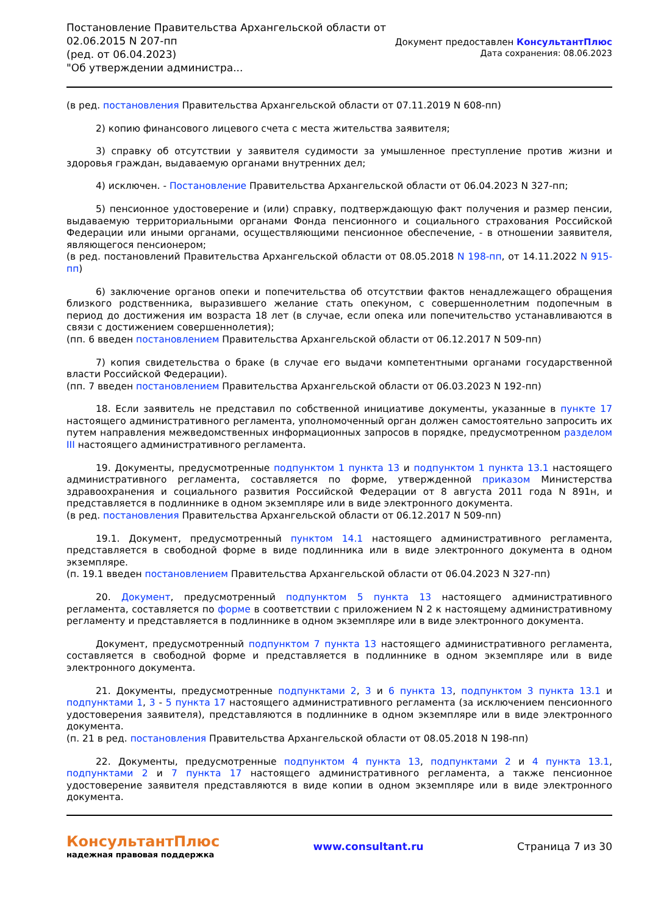Постановление Правительства Архангельской области от
02.06.2015 N 207-пп
(ред. от 06.04.2023)
"Об утверждении администра...
Документ предоставлен КонсультантПлюс
Дата сохранения: 08.06.2023
(в ред. постановления Правительства Архангельской области от 07.11.2019 N 608-пп)
2) копию финансового лицевого счета с места жительства заявителя;
3) справку об отсутствии у заявителя судимости за умышленное преступление против жизни и здоровья граждан, выдаваемую органами внутренних дел;
4) исключен. - Постановление Правительства Архангельской области от 06.04.2023 N 327-пп;
5) пенсионное удостоверение и (или) справку, подтверждающую факт получения и размер пенсии, выдаваемую территориальными органами Фонда пенсионного и социального страхования Российской Федерации или иными органами, осуществляющими пенсионное обеспечение, - в отношении заявителя, являющегося пенсионером;
(в ред. постановлений Правительства Архангельской области от 08.05.2018 N 198-пп, от 14.11.2022 N 915-пп)
6) заключение органов опеки и попечительства об отсутствии фактов ненадлежащего обращения близкого родственника, выразившего желание стать опекуном, с совершеннолетним подопечным в период до достижения им возраста 18 лет (в случае, если опека или попечительство устанавливаются в связи с достижением совершеннолетия);
(пп. 6 введен постановлением Правительства Архангельской области от 06.12.2017 N 509-пп)
7) копия свидетельства о браке (в случае его выдачи компетентными органами государственной власти Российской Федерации).
(пп. 7 введен постановлением Правительства Архангельской области от 06.03.2023 N 192-пп)
18. Если заявитель не представил по собственной инициативе документы, указанные в пункте 17 настоящего административного регламента, уполномоченный орган должен самостоятельно запросить их путем направления межведомственных информационных запросов в порядке, предусмотренном разделом III настоящего административного регламента.
19. Документы, предусмотренные подпунктом 1 пункта 13 и подпунктом 1 пункта 13.1 настоящего административного регламента, составляется по форме, утвержденной приказом Министерства здравоохранения и социального развития Российской Федерации от 8 августа 2011 года N 891н, и представляется в подлиннике в одном экземпляре или в виде электронного документа.
(в ред. постановления Правительства Архангельской области от 06.12.2017 N 509-пп)
19.1. Документ, предусмотренный пунктом 14.1 настоящего административного регламента, представляется в свободной форме в виде подлинника или в виде электронного документа в одном экземпляре.
(п. 19.1 введен постановлением Правительства Архангельской области от 06.04.2023 N 327-пп)
20. Документ, предусмотренный подпунктом 5 пункта 13 настоящего административного регламента, составляется по форме в соответствии с приложением N 2 к настоящему административному регламенту и представляется в подлиннике в одном экземпляре или в виде электронного документа.
Документ, предусмотренный подпунктом 7 пункта 13 настоящего административного регламента, составляется в свободной форме и представляется в подлиннике в одном экземпляре или в виде электронного документа.
21. Документы, предусмотренные подпунктами 2, 3 и 6 пункта 13, подпунктом 3 пункта 13.1 и подпунктами 1, 3 - 5 пункта 17 настоящего административного регламента (за исключением пенсионного удостоверения заявителя), представляются в подлиннике в одном экземпляре или в виде электронного документа.
(п. 21 в ред. постановления Правительства Архангельской области от 08.05.2018 N 198-пп)
22. Документы, предусмотренные подпунктом 4 пункта 13, подпунктами 2 и 4 пункта 13.1, подпунктами 2 и 7 пункта 17 настоящего административного регламента, а также пенсионное удостоверение заявителя представляются в виде копии в одном экземпляре или в виде электронного документа.
КонсультантПлюс
надежная правовая поддержка
www.consultant.ru Страница 7 из 30